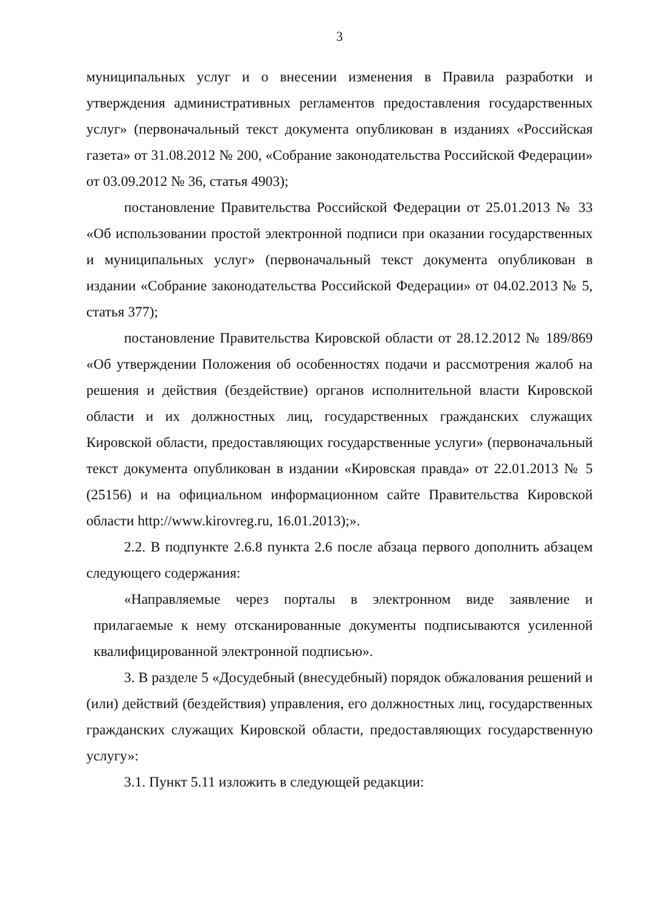3
муниципальных услуг и о внесении изменения в Правила разработки и утверждения административных регламентов предоставления государственных услуг» (первоначальный текст документа опубликован в изданиях «Российская газета» от 31.08.2012 № 200, «Собрание законодательства Российской Федерации» от 03.09.2012 № 36, статья 4903);
постановление Правительства Российской Федерации от 25.01.2013 № 33 «Об использовании простой электронной подписи при оказании государственных и муниципальных услуг» (первоначальный текст документа опубликован в издании «Собрание законодательства Российской Федерации» от 04.02.2013 № 5, статья 377);
постановление Правительства Кировской области от 28.12.2012 № 189/869 «Об утверждении Положения об особенностях подачи и рассмотрения жалоб на решения и действия (бездействие) органов исполнительной власти Кировской области и их должностных лиц, государственных гражданских служащих Кировской области, предоставляющих государственные услуги» (первоначальный текст документа опубликован в издании «Кировская правда» от 22.01.2013 № 5 (25156) и на официальном информационном сайте Правительства Кировской области http://www.kirovreg.ru, 16.01.2013);».
2.2. В подпункте 2.6.8 пункта 2.6 после абзаца первого дополнить абзацем следующего содержания:
«Направляемые через порталы в электронном виде заявление и прилагаемые к нему отсканированные документы подписываются усиленной квалифицированной электронной подписью».
3. В разделе 5 «Досудебный (внесудебный) порядок обжалования решений и (или) действий (бездействия) управления, его должностных лиц, государственных гражданских служащих Кировской области, предоставляющих государственную услугу»:
3.1. Пункт 5.11 изложить в следующей редакции: